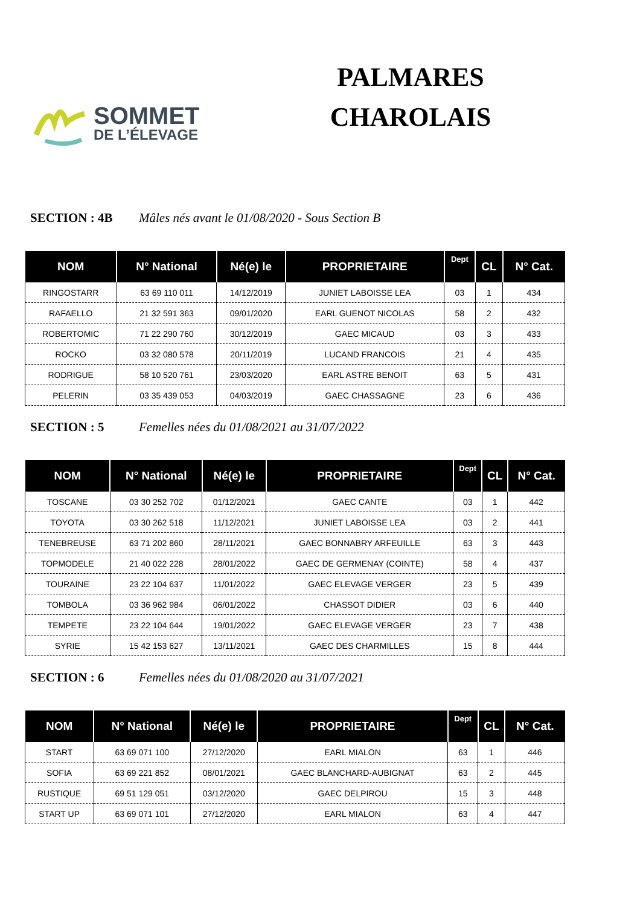SOMMET
DE L’ÉLEVAGE
PALMARES
CHAROLAIS
SECTION : 4B Mâles nés avant le 01/08/2020 - Sous Section B
| NOM | N° National | Né(e) le | PROPRIETAIRE | Dept | CL | N° Cat. |
| --- | --- | --- | --- | --- | --- | --- |
| RINGOSTARR | 63 69 110 011 | 14/12/2019 | JUNIET LABOISSE LEA | 03 | 1 | 434 |
| RAFAELLO | 21 32 591 363 | 09/01/2020 | EARL GUENOT NICOLAS | 58 | 2 | 432 |
| ROBERTOMIC | 71 22 290 760 | 30/12/2019 | GAEC MICAUD | 03 | 3 | 433 |
| ROCKO | 03 32 080 578 | 20/11/2019 | LUCAND FRANCOIS | 21 | 4 | 435 |
| RODRIGUE | 58 10 520 761 | 23/03/2020 | EARL ASTRE BENOIT | 63 | 5 | 431 |
| PELERIN | 03 35 439 053 | 04/03/2019 | GAEC CHASSAGNE | 23 | 6 | 436 |
SECTION : 5 Femelles nées du 01/08/2021 au 31/07/2022
| NOM | N° National | Né(e) le | PROPRIETAIRE | Dept | CL | N° Cat. |
| --- | --- | --- | --- | --- | --- | --- |
| TOSCANE | 03 30 252 702 | 01/12/2021 | GAEC CANTE | 03 | 1 | 442 |
| TOYOTA | 03 30 262 518 | 11/12/2021 | JUNIET LABOISSE LEA | 03 | 2 | 441 |
| TENEBREUSE | 63 71 202 860 | 28/11/2021 | GAEC BONNABRY ARFEUILLE | 63 | 3 | 443 |
| TOPMODELE | 21 40 022 228 | 28/01/2022 | GAEC DE GERMENAY (COINTE) | 58 | 4 | 437 |
| TOURAINE | 23 22 104 637 | 11/01/2022 | GAEC ELEVAGE VERGER | 23 | 5 | 439 |
| TOMBOLA | 03 36 962 984 | 06/01/2022 | CHASSOT DIDIER | 03 | 6 | 440 |
| TEMPETE | 23 22 104 644 | 19/01/2022 | GAEC ELEVAGE VERGER | 23 | 7 | 438 |
| SYRIE | 15 42 153 627 | 13/11/2021 | GAEC DES CHARMILLES | 15 | 8 | 444 |
SECTION : 6 Femelles nées du 01/08/2020 au 31/07/2021
| NOM | N° National | Né(e) le | PROPRIETAIRE | Dept | CL | N° Cat. |
| --- | --- | --- | --- | --- | --- | --- |
| START | 63 69 071 100 | 27/12/2020 | EARL MIALON | 63 | 1 | 446 |
| SOFIA | 63 69 221 852 | 08/01/2021 | GAEC BLANCHARD-AUBIGNAT | 63 | 2 | 445 |
| RUSTIQUE | 69 51 129 051 | 03/12/2020 | GAEC DELPIROU | 15 | 3 | 448 |
| START UP | 63 69 071 101 | 27/12/2020 | EARL MIALON | 63 | 4 | 447 |